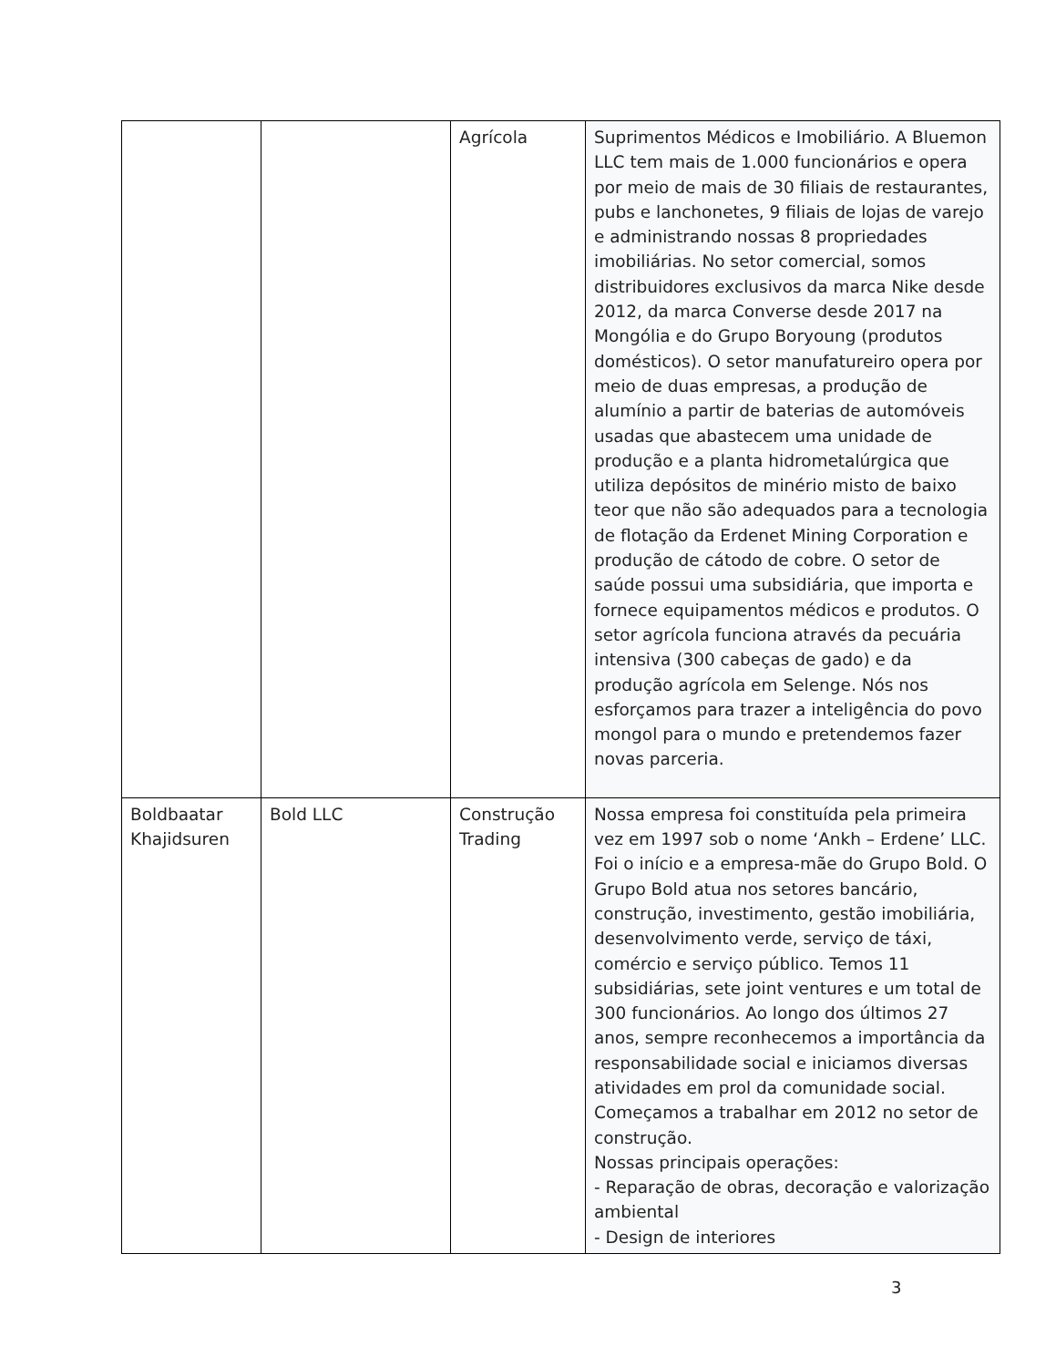| | | Agrícola | Suprimentos Médicos e Imobiliário. A Bluemon LLC tem mais de 1.000 funcionários e opera por meio de mais de 30 filiais de restaurantes, pubs e lanchonetes, 9 filiais de lojas de varejo e administrando nossas 8 propriedades imobiliárias. No setor comercial, somos distribuidores exclusivos da marca Nike desde 2012, da marca Converse desde 2017 na Mongólia e do Grupo Boryoung (produtos domésticos). O setor manufatureiro opera por meio de duas empresas, a produção de alumínio a partir de baterias de automóveis usadas que abastecem uma unidade de produção e a planta hidrometalúrgica que utiliza depósitos de minério misto de baixo teor que não são adequados para a tecnologia de flotação da Erdenet Mining Corporation e produção de cátodo de cobre. O setor de saúde possui uma subsidiária, que importa e fornece equipamentos médicos e produtos. O setor agrícola funciona através da pecuária intensiva (300 cabeças de gado) e da produção agrícola em Selenge. Nós nos esforçamos para trazer a inteligência do povo mongol para o mundo e pretendemos fazer novas parceria. |
| Boldbaatar Khajidsuren | Bold LLC | Construção Trading | Nossa empresa foi constituída pela primeira vez em 1997 sob o nome ‘Ankh – Erdene’ LLC. Foi o início e a empresa-mãe do Grupo Bold. O Grupo Bold atua nos setores bancário, construção, investimento, gestão imobiliária, desenvolvimento verde, serviço de táxi, comércio e serviço público. Temos 11 subsidiárias, sete joint ventures e um total de 300 funcionários. Ao longo dos últimos 27 anos, sempre reconhecemos a importância da responsabilidade social e iniciamos diversas atividades em prol da comunidade social. Começamos a trabalhar em 2012 no setor de construção. Nossas principais operações: - Reparação de obras, decoração e valorização ambiental - Design de interiores |
3